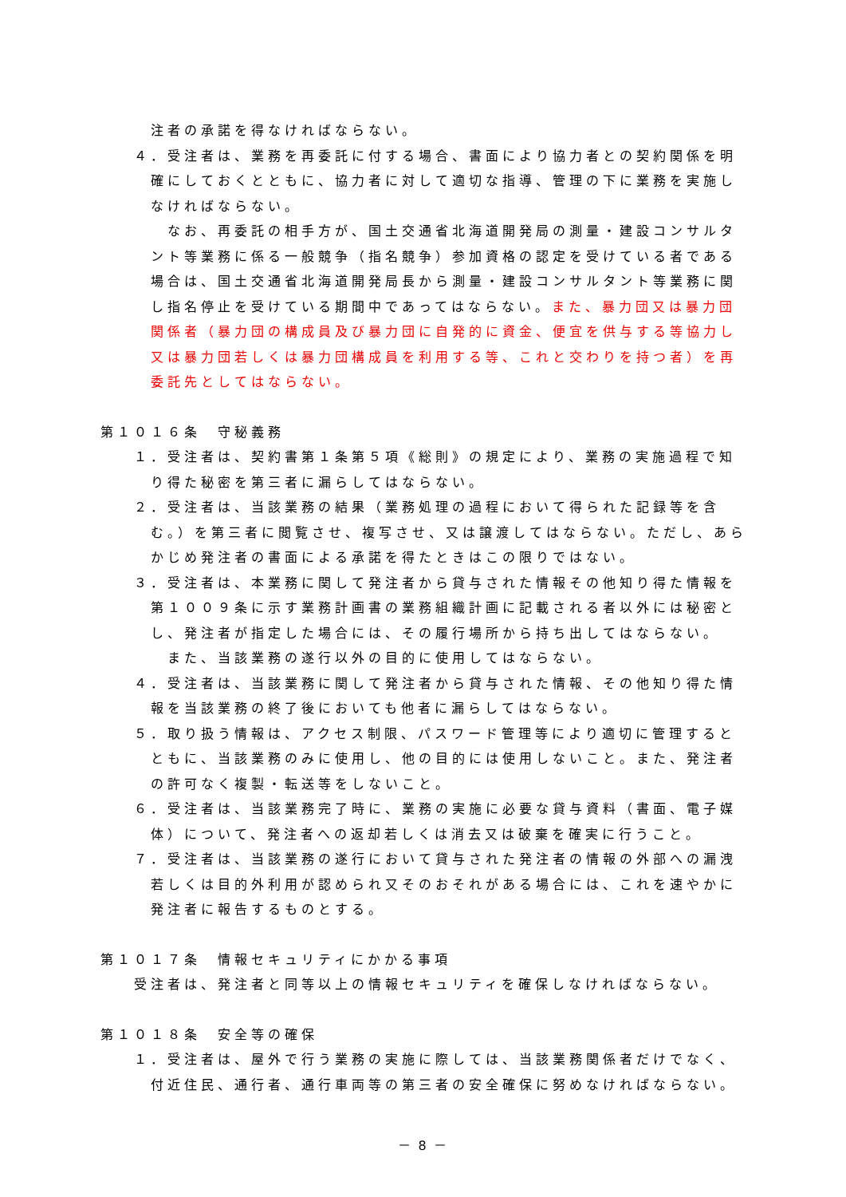注者の承諾を得なければならない。
４．受注者は、業務を再委託に付する場合、書面により協力者との契約関係を明確にしておくとともに、協力者に対して適切な指導、管理の下に業務を実施しなければならない。
なお、再委託の相手方が、国土交通省北海道開発局の測量・建設コンサルタント等業務に係る一般競争（指名競争）参加資格の認定を受けている者である場合は、国土交通省北海道開発局長から測量・建設コンサルタント等業務に関し指名停止を受けている期間中であってはならない。また、暴力団又は暴力団関係者（暴力団の構成員及び暴力団に自発的に資金、便宜を供与する等協力し又は暴力団若しくは暴力団構成員を利用する等、これと交わりを持つ者）を再委託先としてはならない。
第１０１６条　守秘義務
１．受注者は、契約書第１条第５項《総則》の規定により、業務の実施過程で知り得た秘密を第三者に漏らしてはならない。
２．受注者は、当該業務の結果（業務処理の過程において得られた記録等を含む。）を第三者に閲覧させ、複写させ、又は譲渡してはならない。ただし、あらかじめ発注者の書面による承諾を得たときはこの限りではない。
３．受注者は、本業務に関して発注者から貸与された情報その他知り得た情報を第１００９条に示す業務計画書の業務組織計画に記載される者以外には秘密とし、発注者が指定した場合には、その履行場所から持ち出してはならない。
また、当該業務の遂行以外の目的に使用してはならない。
４．受注者は、当該業務に関して発注者から貸与された情報、その他知り得た情報を当該業務の終了後においても他者に漏らしてはならない。
５．取り扱う情報は、アクセス制限、パスワード管理等により適切に管理するとともに、当該業務のみに使用し、他の目的には使用しないこと。また、発注者の許可なく複製・転送等をしないこと。
６．受注者は、当該業務完了時に、業務の実施に必要な貸与資料（書面、電子媒体）について、発注者への返却若しくは消去又は破棄を確実に行うこと。
７．受注者は、当該業務の遂行において貸与された発注者の情報の外部への漏洩若しくは目的外利用が認められ又そのおそれがある場合には、これを速やかに発注者に報告するものとする。
第１０１７条　情報セキュリティにかかる事項
受注者は、発注者と同等以上の情報セキュリティを確保しなければならない。
第１０１８条　安全等の確保
１．受注者は、屋外で行う業務の実施に際しては、当該業務関係者だけでなく、付近住民、通行者、通行車両等の第三者の安全確保に努めなければならない。
－ 8 －